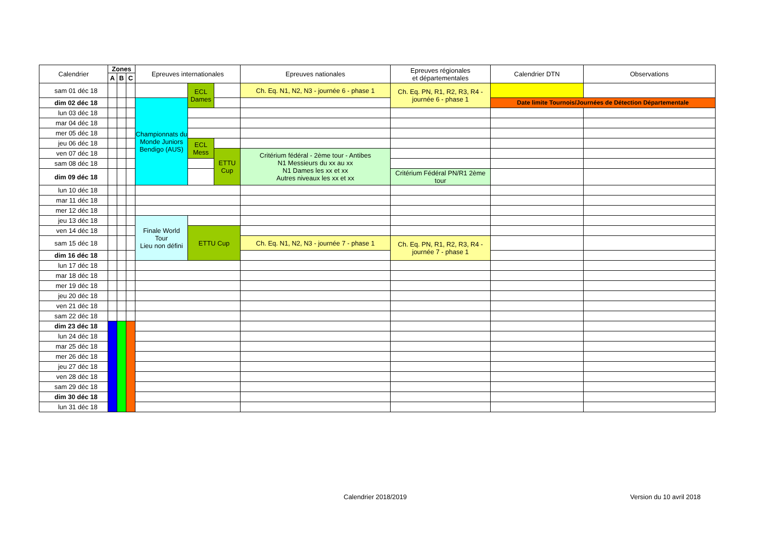| Calendrier | Zones | | | Epreuves internationales | | | Epreuves nationales | Epreuves régionales et départementales | Calendrier DTN | Observations |
| --- | --- | --- | --- | --- | --- | --- | --- | --- | --- | --- |
| | A | B | C | | | | | | | |
| sam 01 déc 18 | | | | | ECL Dames | | Ch. Eq. N1, N2, N3 - journée 6 - phase 1 | Ch. Eq. PN, R1, R2, R3, R4 - journée 6 - phase 1 | | |
| dim 02 déc 18 | | | | Championnats du Monde Juniors Bendigo (AUS) | | | | | Date limite Tournois/Journées de Détection Départementale | |
| lun 03 déc 18 | | | | | | | | | | |
| mar 04 déc 18 | | | | | | | | | | |
| mer 05 déc 18 | | | | | | | | | | |
| jeu 06 déc 18 | | | | | ECL Mess | | | | | |
| ven 07 déc 18 | | | | | | ETTU Cup | Critérium fédéral - 2ème tour - Antibes N1 Messieurs du xx au xx N1 Dames les xx et xx Autres niveaux les xx et xx | | | |
| sam 08 déc 18 | | | | | | | | | | |
| dim 09 déc 18 | | | | | | | | Critérium Fédéral PN/R1 2ème tour | | |
| lun 10 déc 18 | | | | | | | | | | |
| mar 11 déc 18 | | | | | | | | | | |
| mer 12 déc 18 | | | | | | | | | | |
| jeu 13 déc 18 | | | | Finale World Tour Lieu non défini | | | | | | |
| ven 14 déc 18 | | | | | ETTU Cup | | | | | |
| sam 15 déc 18 | | | | | | | Ch. Eq. N1, N2, N3 - journée 7 - phase 1 | Ch. Eq. PN, R1, R2, R3, R4 - journée 7 - phase 1 | | |
| dim 16 déc 18 | | | | | | | | | | |
| lun 17 déc 18 | | | | | | | | | | |
| mar 18 déc 18 | | | | | | | | | | |
| mer 19 déc 18 | | | | | | | | | | |
| jeu 20 déc 18 | | | | | | | | | | |
| ven 21 déc 18 | | | | | | | | | | |
| sam 22 déc 18 | | | | | | | | | | |
| dim 23 déc 18 | | | | | | | | | | |
| lun 24 déc 18 | | | | | | | | | | |
| mar 25 déc 18 | | | | | | | | | | |
| mer 26 déc 18 | | | | | | | | | | |
| jeu 27 déc 18 | | | | | | | | | | |
| ven 28 déc 18 | | | | | | | | | | |
| sam 29 déc 18 | | | | | | | | | | |
| dim 30 déc 18 | | | | | | | | | | |
| lun 31 déc 18 | | | | | | | | | | |
Calendrier 2018/2019 Version du 10 avril 2018